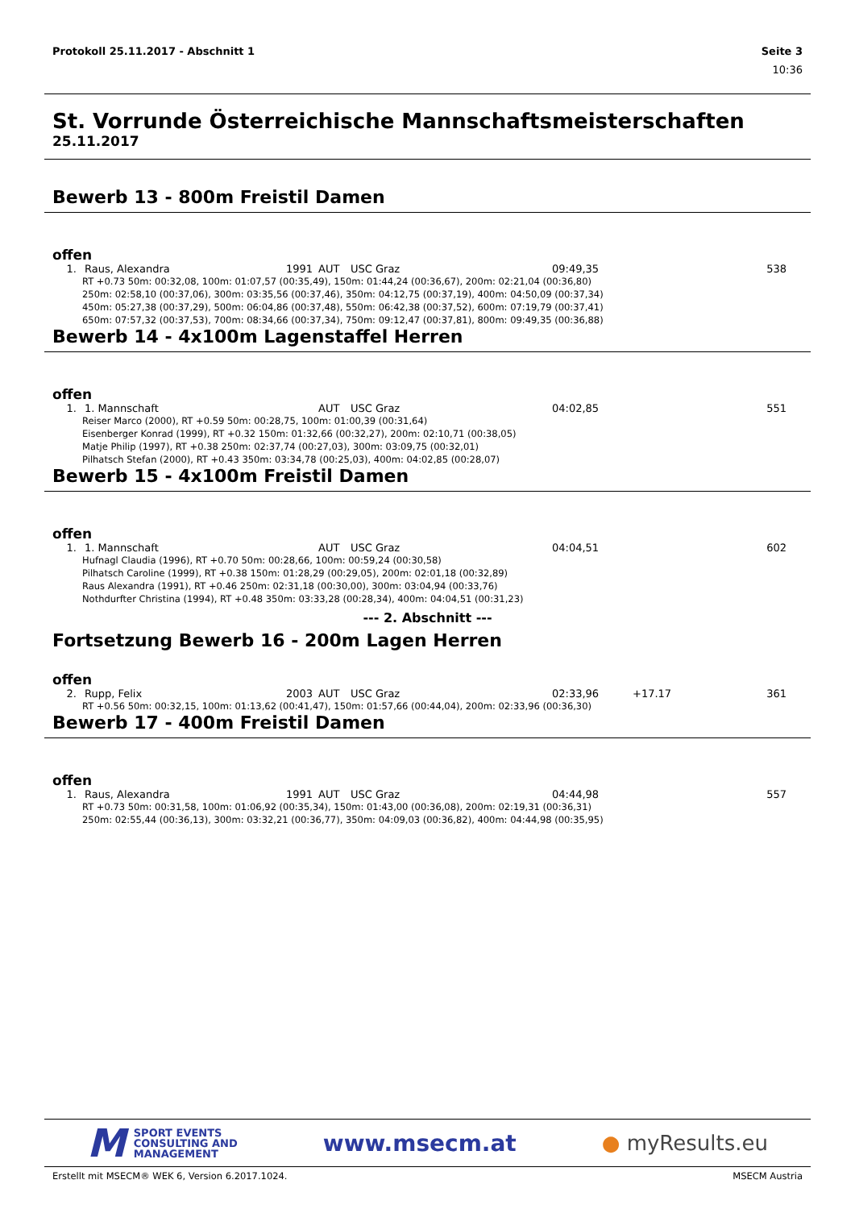Protokoll 25.11.2017 - Abschnitt 1 Seite 3
10:36
St. Vorrunde Österreichische Mannschaftsmeisterschaften
25.11.2017
Bewerb 13 - 800m Freistil Damen
offen
| 1. | Raus, Alexandra | 1991 | AUT | USC Graz | 09:49,35 | | 538 |
| RT +0.73 50m: 00:32,08, 100m: 01:07,57 (00:35,49), 150m: 01:44,24 (00:36,67), 200m: 02:21,04 (00:36,80) 250m: 02:58,10 (00:37,06), 300m: 03:35,56 (00:37,46), 350m: 04:12,75 (00:37,19), 400m: 04:50,09 (00:37,34) 450m: 05:27,38 (00:37,29), 500m: 06:04,86 (00:37,48), 550m: 06:42,38 (00:37,52), 600m: 07:19,79 (00:37,41) 650m: 07:57,32 (00:37,53), 700m: 08:34,66 (00:37,34), 750m: 09:12,47 (00:37,81), 800m: 09:49,35 (00:36,88) | | | | | | | |
Bewerb 14 - 4x100m Lagenstaffel Herren
offen
| 1. | 1. Mannschaft | | AUT | USC Graz | 04:02,85 | | 551 |
| Reiser Marco (2000), RT +0.59 50m: 00:28,75, 100m: 01:00,39 (00:31,64) Eisenberger Konrad (1999), RT +0.32 150m: 01:32,66 (00:32,27), 200m: 02:10,71 (00:38,05) Matje Philip (1997), RT +0.38 250m: 02:37,74 (00:27,03), 300m: 03:09,75 (00:32,01) Pilhatsch Stefan (2000), RT +0.43 350m: 03:34,78 (00:25,03), 400m: 04:02,85 (00:28,07) | | | | | | | |
Bewerb 15 - 4x100m Freistil Damen
offen
| 1. | 1. Mannschaft | | AUT | USC Graz | 04:04,51 | | 602 |
| Hufnagl Claudia (1996), RT +0.70 50m: 00:28,66, 100m: 00:59,24 (00:30,58) Pilhatsch Caroline (1999), RT +0.38 150m: 01:28,29 (00:29,05), 200m: 02:01,18 (00:32,89) Raus Alexandra (1991), RT +0.46 250m: 02:31,18 (00:30,00), 300m: 03:04,94 (00:33,76) Nothdurfter Christina (1994), RT +0.48 350m: 03:33,28 (00:28,34), 400m: 04:04,51 (00:31,23) | | | | | | | |
--- 2. Abschnitt ---
Fortsetzung Bewerb 16 - 200m Lagen Herren
offen
| 2. | Rupp, Felix | 2003 | AUT | USC Graz | 02:33,96 | +17.17 | 361 |
| RT +0.56 50m: 00:32,15, 100m: 01:13,62 (00:41,47), 150m: 01:57,66 (00:44,04), 200m: 02:33,96 (00:36,30) | | | | | | | |
Bewerb 17 - 400m Freistil Damen
offen
| 1. | Raus, Alexandra | 1991 | AUT | USC Graz | 04:44,98 | | 557 |
| RT +0.73 50m: 00:31,58, 100m: 01:06,92 (00:35,34), 150m: 01:43,00 (00:36,08), 200m: 02:19,31 (00:36,31) 250m: 02:55,44 (00:36,13), 300m: 03:32,21 (00:36,77), 350m: 04:09,03 (00:36,82), 400m: 04:44,98 (00:35,95) | | | | | | | |
M SPORT EVENTS
CONSULTING AND
MANAGEMENT
www.msecm.at ● myResults.eu
Erstellt mit MSECM® WEK 6, Version 6.2017.1024. MSECM Austria